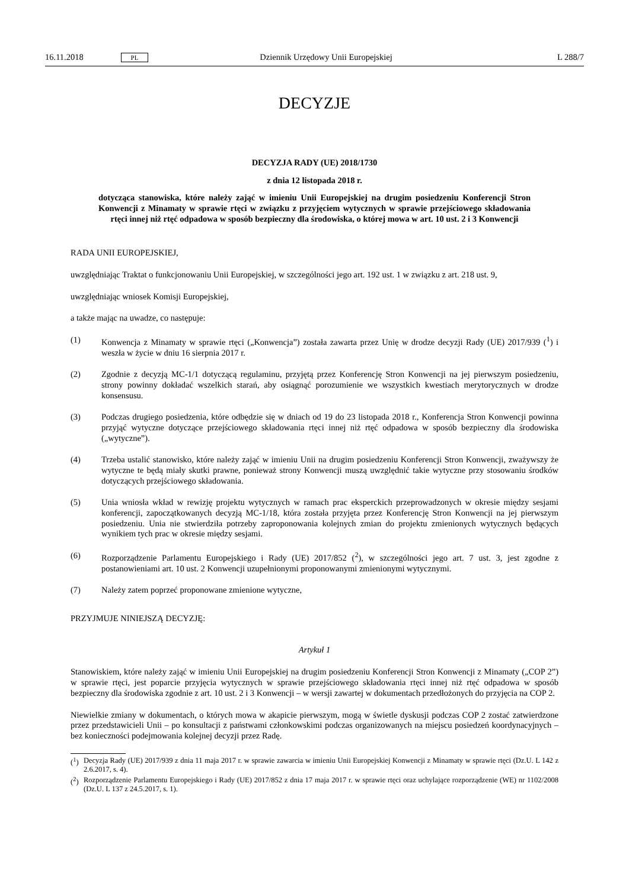16.11.2018 PL Dziennik Urzędowy Unii Europejskiej L 288/7
DECYZJE
DECYZJA RADY (UE) 2018/1730
z dnia 12 listopada 2018 r.
dotycząca stanowiska, które należy zająć w imieniu Unii Europejskiej na drugim posiedzeniu Konferencji Stron Konwencji z Minamaty w sprawie rtęci w związku z przyjęciem wytycznych w sprawie przejściowego składowania rtęci innej niż rtęć odpadowa w sposób bezpieczny dla środowiska, o której mowa w art. 10 ust. 2 i 3 Konwencji
RADA UNII EUROPEJSKIEJ,
uwzględniając Traktat o funkcjonowaniu Unii Europejskiej, w szczególności jego art. 192 ust. 1 w związku z art. 218 ust. 9,
uwzględniając wniosek Komisji Europejskiej,
a także mając na uwadze, co następuje:
(1) Konwencja z Minamaty w sprawie rtęci („Konwencja”) została zawarta przez Unię w drodze decyzji Rady (UE) 2017/939 (<sup>1</sup>) i weszła w życie w dniu 16 sierpnia 2017 r.
(2) Zgodnie z decyzją MC-1/1 dotyczącą regulaminu, przyjętą przez Konferencję Stron Konwencji na jej pierwszym posiedzeniu, strony powinny dokładać wszelkich starań, aby osiągnąć porozumienie we wszystkich kwestiach merytorycznych w drodze konsensusu.
(3) Podczas drugiego posiedzenia, które odbędzie się w dniach od 19 do 23 listopada 2018 r., Konferencja Stron Konwencji powinna przyjąć wytyczne dotyczące przejściowego składowania rtęci innej niż rtęć odpadowa w sposób bezpieczny dla środowiska („wytyczne”).
(4) Trzeba ustalić stanowisko, które należy zająć w imieniu Unii na drugim posiedzeniu Konferencji Stron Konwencji, zważywszy że wytyczne te będą miały skutki prawne, ponieważ strony Konwencji muszą uwzględnić takie wytyczne przy stosowaniu środków dotyczących przejściowego składowania.
(5) Unia wniosła wkład w rewizję projektu wytycznych w ramach prac eksperckich przeprowadzonych w okresie między sesjami konferencji, zapoczątkowanych decyzją MC-1/18, która została przyjęta przez Konferencję Stron Konwencji na jej pierwszym posiedzeniu. Unia nie stwierdziła potrzeby zaproponowania kolejnych zmian do projektu zmienionych wytycznych będących wynikiem tych prac w okresie między sesjami.
(6) Rozporządzenie Parlamentu Europejskiego i Rady (UE) 2017/852 (<sup>2</sup>), w szczególności jego art. 7 ust. 3, jest zgodne z postanowieniami art. 10 ust. 2 Konwencji uzupełnionymi proponowanymi zmienionymi wytycznymi.
(7) Należy zatem poprzeć proponowane zmienione wytyczne,
PRZYJMUJE NINIEJSZĄ DECYZJĘ:
Artykuł 1
Stanowiskiem, które należy zająć w imieniu Unii Europejskiej na drugim posiedzeniu Konferencji Stron Konwencji z Minamaty („COP 2”) w sprawie rtęci, jest poparcie przyjęcia wytycznych w sprawie przejściowego składowania rtęci innej niż rtęć odpadowa w sposób bezpieczny dla środowiska zgodnie z art. 10 ust. 2 i 3 Konwencji – w wersji zawartej w dokumentach przedłożonych do przyjęcia na COP 2.
Niewielkie zmiany w dokumentach, o których mowa w akapicie pierwszym, mogą w świetle dyskusji podczas COP 2 zostać zatwierdzone przez przedstawicieli Unii – po konsultacji z państwami członkowskimi podczas organizowanych na miejscu posiedzeń koordynacyjnych – bez konieczności podejmowania kolejnej decyzji przez Radę.
(<sup>1</sup>) Decyzja Rady (UE) 2017/939 z dnia 11 maja 2017 r. w sprawie zawarcia w imieniu Unii Europejskiej Konwencji z Minamaty w sprawie rtęci (Dz.U. L 142 z 2.6.2017, s. 4).
(<sup>2</sup>) Rozporządzenie Parlamentu Europejskiego i Rady (UE) 2017/852 z dnia 17 maja 2017 r. w sprawie rtęci oraz uchylające rozporządzenie (WE) nr 1102/2008 (Dz.U. L 137 z 24.5.2017, s. 1).